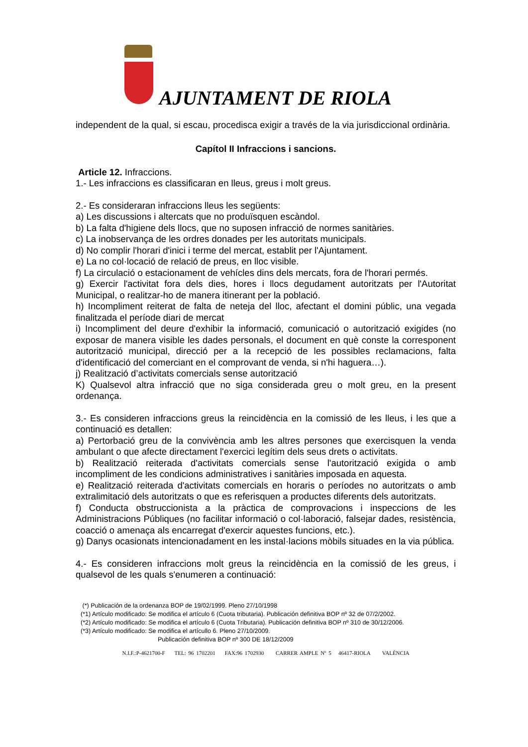AJUNTAMENT DE RIOLA
independent de la qual, si escau, procedisca exigir a través de la via jurisdiccional ordinària.
Capítol II Infraccions i sancions.
Article 12. Infraccions.
1.- Les infraccions es classificaran en lleus, greus i molt greus.
2.- Es consideraran infraccions lleus les següents:
a) Les discussions i altercats que no produïsquen escàndol.
b) La falta d'higiene dels llocs, que no suposen infracció de normes sanitàries.
c) La inobservança de les ordres donades per les autoritats municipals.
d) No complir l'horari d'inici i terme del mercat, establit per l'Ajuntament.
e) La no col·locació de relació de preus, en lloc visible.
f) La circulació o estacionament de vehícles dins dels mercats, fora de l'horari permés.
g) Exercir l'activitat fora dels dies, hores i llocs degudament autoritzats per l'Autoritat Municipal, o realitzar-ho de manera itinerant per la població.
h) Incompliment reiterat de falta de neteja del lloc, afectant el domini públic, una vegada finalitzada el període diari de mercat
i) Incompliment del deure d'exhibir la informació, comunicació o autorització exigides (no exposar de manera visible les dades personals, el document en què conste la corresponent autorització municipal, direcció per a la recepció de les possibles reclamacions, falta d'identificació del comerciant en el comprovant de venda, si n'hi haguera…).
j) Realització d’activitats comercials sense autorització
K) Qualsevol altra infracció que no siga considerada greu o molt greu, en la present ordenança.
3.- Es consideren infraccions greus la reincidència en la comissió de les lleus, i les que a continuació es detallen:
a) Pertorbació greu de la convivència amb les altres persones que exercisquen la venda ambulant o que afecte directament l'exercici legítim dels seus drets o activitats.
b) Realització reiterada d'activitats comercials sense l'autorització exigida o amb incompliment de les condicions administratives i sanitàries imposada en aquesta.
e) Realització reiterada d'activitats comercials en horaris o períodes no autoritzats o amb extralimitació dels autoritzats o que es referisquen a productes diferents dels autoritzats.
f) Conducta obstruccionista a la pràctica de comprovacions i inspeccions de les Administracions Públiques (no facilitar informació o col·laboració, falsejar dades, resistència, coacció o amenaça als encarregat d'exercir aquestes funcions, etc.).
g) Danys ocasionats intencionadament en les instal·lacions mòbils situades en la via pública.
4.- Es consideren infraccions molt greus la reincidència en la comissió de les greus, i qualsevol de les quals s'enumeren a continuació:
(*) Publicación de la ordenanza BOP de 19/02/1999. Pleno 27/10/1998
(*1) Artículo modificado: Se modifica el artículo 6 (Cuota tributaria). Publicación definitiva BOP nº 32 de 07/2/2002.
(*2) Artículo modificado: Se modifica el artículo 6 (Cuota Tributaria). Publicación definitiva BOP nº 310 de 30/12/2006.
(*3) Artículo modificado: Se modifica el artícullo 6. Pleno 27/10/2009.
Publicación definitiva BOP nº 300 DE 18/12/2009
N.I.F.:P-4621700-F TEL: 96 1702201 FAX:96 1702930 CARRER AMPLE Nº 5 46417-RIOLA VALÈNCIA